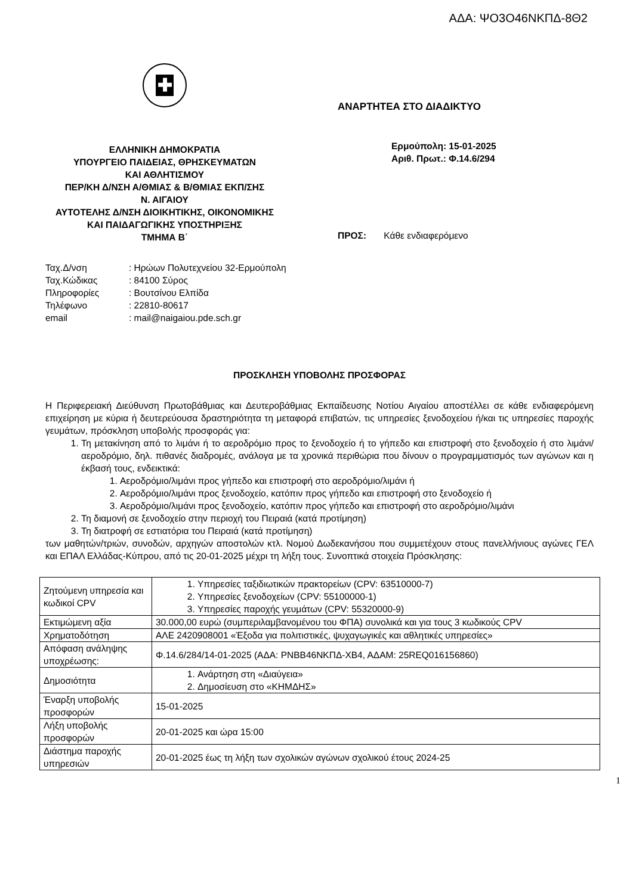ΑΔΑ: ΨΟ3Ο46ΝΚΠΔ-8Θ2
✚
ΕΛΛΗΝΙΚΗ ΔΗΜΟΚΡΑΤΙΑ
ΥΠΟΥΡΓΕΙΟ ΠΑΙΔΕΙΑΣ, ΘΡΗΣΚΕΥΜΑΤΩΝ
ΚΑΙ ΑΘΛΗΤΙΣΜΟΥ
ΠΕΡ/ΚΗ Δ/ΝΣΗ Α/ΘΜΙΑΣ & Β/ΘΜΙΑΣ ΕΚΠ/ΣΗΣ
Ν. ΑΙΓΑΙΟΥ
ΑΥΤΟΤΕΛΗΣ Δ/ΝΣΗ ΔΙΟΙΚΗΤΙΚΗΣ, ΟΙΚΟΝΟΜΙΚΗΣ
ΚΑΙ ΠΑΙΔΑΓΩΓΙΚΗΣ ΥΠΟΣΤΗΡΙΞΗΣ
ΤΜΗΜΑ Β΄
ΑΝΑΡΤΗΤΕΑ ΣΤΟ ΔΙΑΔΙΚΤΥΟ
Ερμούπολη: 15-01-2025
Αριθ. Πρωτ.: Φ.14.6/294
ΠΡΟΣ: Κάθε ενδιαφερόμενο
| Ταχ.Δ/νση | : Ηρώων Πολυτεχνείου 32-Ερμούπολη |
| Ταχ.Κώδικας | : 84100 Σύρος |
| Πληροφορίες | : Βουτσίνου Ελπίδα |
| Τηλέφωνο | : 22810-80617 |
| email | : mail@naigaiou.pde.sch.gr |
ΠΡΟΣΚΛΗΣΗ ΥΠΟΒΟΛΗΣ ΠΡΟΣΦΟΡΑΣ
Η Περιφερειακή Διεύθυνση Πρωτοβάθμιας και Δευτεροβάθμιας Εκπαίδευσης Νοτίου Αιγαίου αποστέλλει σε κάθε ενδιαφερόμενη επιχείρηση με κύρια ή δευτερεύουσα δραστηριότητα τη μεταφορά επιβατών, τις υπηρεσίες ξενοδοχείου ή/και τις υπηρεσίες παροχής γευμάτων, πρόσκληση υποβολής προσφοράς για:
1. Τη μετακίνηση από το λιμάνι ή το αεροδρόμιο προς το ξενοδοχείο ή το γήπεδο και επιστροφή στο ξενοδοχείο ή στο λιμάνι/αεροδρόμιο, δηλ. πιθανές διαδρομές, ανάλογα με τα χρονικά περιθώρια που δίνουν ο προγραμματισμός των αγώνων και η έκβασή τους, ενδεικτικά:
1. Αεροδρόμιο/λιμάνι προς γήπεδο και επιστροφή στο αεροδρόμιο/λιμάνι ή
2. Αεροδρόμιο/λιμάνι προς ξενοδοχείο, κατόπιν προς γήπεδο και επιστροφή στο ξενοδοχείο ή
3. Αεροδρόμιο/λιμάνι προς ξενοδοχείο, κατόπιν προς γήπεδο και επιστροφή στο αεροδρόμιο/λιμάνι
2. Τη διαμονή σε ξενοδοχείο στην περιοχή του Πειραιά (κατά προτίμηση)
3. Τη διατροφή σε εστιατόρια του Πειραιά (κατά προτίμηση)
των μαθητών/τριών, συνοδών, αρχηγών αποστολών κτλ. Νομού Δωδεκανήσου που συμμετέχουν στους πανελλήνιους αγώνες ΓΕΛ και ΕΠΑΛ Ελλάδας-Κύπρου, από τις 20-01-2025 μέχρι τη λήξη τους. Συνοπτικά στοιχεία Πρόσκλησης:
| Ζητούμενη υπηρεσία και κωδικοί CPV | 1. Υπηρεσίες ταξιδιωτικών πρακτορείων (CPV: 63510000-7) 2. Υπηρεσίες ξενοδοχείων (CPV: 55100000-1) 3. Υπηρεσίες παροχής γευμάτων (CPV: 55320000-9) |
| Εκτιμώμενη αξία | 30.000,00 ευρώ (συμπεριλαμβανομένου του ΦΠΑ) συνολικά και για τους 3 κωδικούς CPV |
| Χρηματοδότηση | ΑΛΕ 2420908001 «Έξοδα για πολιτιστικές, ψυχαγωγικές και αθλητικές υπηρεσίες» |
| Απόφαση ανάληψης υποχρέωσης: | Φ.14.6/284/14-01-2025 (ΑΔΑ: ΡΝΒΒ46ΝΚΠΔ-ΧΒ4, ΑΔΑΜ: 25REQ016156860) |
| Δημοσιότητα | 1. Ανάρτηση στη «Διαύγεια» 2. Δημοσίευση στο «ΚΗΜΔΗΣ» |
| Έναρξη υποβολής προσφορών | 15-01-2025 |
| Λήξη υποβολής προσφορών | 20-01-2025 και ώρα 15:00 |
| Διάστημα παροχής υπηρεσιών | 20-01-2025 έως τη λήξη των σχολικών αγώνων σχολικού έτους 2024-25 |
1